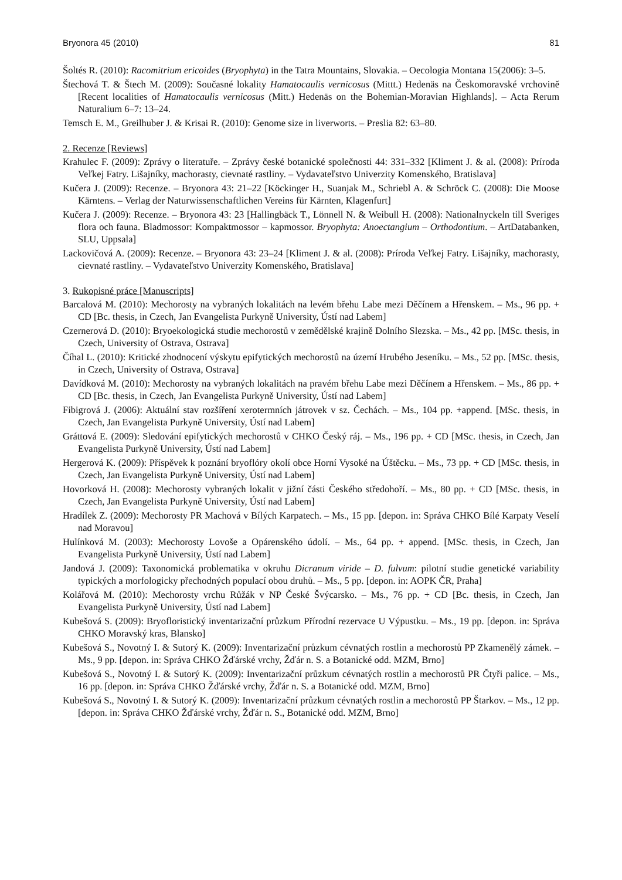Bryonora 45 (2010) 81
Šoltés R. (2010): Racomitrium ericoides (Bryophyta) in the Tatra Mountains, Slovakia. – Oecologia Montana 15(2006): 3–5.
Štechová T. & Štech M. (2009): Současné lokality Hamatocaulis vernicosus (Mittt.) Hedenäs na Českomoravské vrchovině [Recent localities of Hamatocaulis vernicosus (Mitt.) Hedenäs on the Bohemian-Moravian Highlands]. – Acta Rerum Naturalium 6–7: 13–24.
Temsch E. M., Greilhuber J. & Krisai R. (2010): Genome size in liverworts. – Preslia 82: 63–80.
2. Recenze [Reviews]
Krahulec F. (2009): Zprávy o literatuře. – Zprávy české botanické společnosti 44: 331–332 [Kliment J. & al. (2008): Príroda Veľkej Fatry. Lišajníky, machorasty, cievnaté rastliny. – Vydavateľstvo Univerzity Komenského, Bratislava]
Kučera J. (2009): Recenze. – Bryonora 43: 21–22 [Köckinger H., Suanjak M., Schriebl A. & Schröck C. (2008): Die Moose Kärntens. – Verlag der Naturwissenschaftlichen Vereins für Kärnten, Klagenfurt]
Kučera J. (2009): Recenze. – Bryonora 43: 23 [Hallingbäck T., Lönnell N. & Weibull H. (2008): Nationalnyckeln till Sveriges flora och fauna. Bladmossor: Kompaktmossor – kapmossor. Bryophyta: Anoectangium – Orthodontium. – ArtDatabanken, SLU, Uppsala]
Lackovičová A. (2009): Recenze. – Bryonora 43: 23–24 [Kliment J. & al. (2008): Príroda Veľkej Fatry. Lišajníky, machorasty, cievnaté rastliny. – Vydavateľstvo Univerzity Komenského, Bratislava]
3. Rukopisné práce [Manuscripts]
Barcalová M. (2010): Mechorosty na vybraných lokalitách na levém břehu Labe mezi Děčínem a Hřenskem. – Ms., 96 pp. + CD [Bc. thesis, in Czech, Jan Evangelista Purkyně University, Ústí nad Labem]
Czernerová D. (2010): Bryoekologická studie mechorostů v zemědělské krajině Dolního Slezska. – Ms., 42 pp. [MSc. thesis, in Czech, University of Ostrava, Ostrava]
Číhal L. (2010): Kritické zhodnocení výskytu epifytických mechorostů na území Hrubého Jeseníku. – Ms., 52 pp. [MSc. thesis, in Czech, University of Ostrava, Ostrava]
Davídková M. (2010): Mechorosty na vybraných lokalitách na pravém břehu Labe mezi Děčínem a Hřenskem. – Ms., 86 pp. + CD [Bc. thesis, in Czech, Jan Evangelista Purkyně University, Ústí nad Labem]
Fibigrová J. (2006): Aktuální stav rozšíření xerotermních játrovek v sz. Čechách. – Ms., 104 pp. +append. [MSc. thesis, in Czech, Jan Evangelista Purkyně University, Ústí nad Labem]
Gráttová E. (2009): Sledování epifytických mechorostů v CHKO Český ráj. – Ms., 196 pp. + CD [MSc. thesis, in Czech, Jan Evangelista Purkyně University, Ústí nad Labem]
Hergerová K. (2009): Příspěvek k poznání bryoflóry okolí obce Horní Vysoké na Úštěcku. – Ms., 73 pp. + CD [MSc. thesis, in Czech, Jan Evangelista Purkyně University, Ústí nad Labem]
Hovorková H. (2008): Mechorosty vybraných lokalit v jižní části Českého středohoří. – Ms., 80 pp. + CD [MSc. thesis, in Czech, Jan Evangelista Purkyně University, Ústí nad Labem]
Hradílek Z. (2009): Mechorosty PR Machová v Bílých Karpatech. – Ms., 15 pp. [depon. in: Správa CHKO Bílé Karpaty Veselí nad Moravou]
Hulínková M. (2003): Mechorosty Lovoše a Opárenského údolí. – Ms., 64 pp. + append. [MSc. thesis, in Czech, Jan Evangelista Purkyně University, Ústí nad Labem]
Jandová J. (2009): Taxonomická problematika v okruhu Dicranum viride – D. fulvum: pilotní studie genetické variability typických a morfologicky přechodných populací obou druhů. – Ms., 5 pp. [depon. in: AOPK ČR, Praha]
Kolářová M. (2010): Mechorosty vrchu Růžák v NP České Švýcarsko. – Ms., 76 pp. + CD [Bc. thesis, in Czech, Jan Evangelista Purkyně University, Ústí nad Labem]
Kubešová S. (2009): Bryofloristický inventarizační průzkum Přírodní rezervace U Výpustku. – Ms., 19 pp. [depon. in: Správa CHKO Moravský kras, Blansko]
Kubešová S., Novotný I. & Sutorý K. (2009): Inventarizační průzkum cévnatých rostlin a mechorostů PP Zkamenělý zámek. – Ms., 9 pp. [depon. in: Správa CHKO Žďárské vrchy, Žďár n. S. a Botanické odd. MZM, Brno]
Kubešová S., Novotný I. & Sutorý K. (2009): Inventarizační průzkum cévnatých rostlin a mechorostů PR Čtyři palice. – Ms., 16 pp. [depon. in: Správa CHKO Žďárské vrchy, Žďár n. S. a Botanické odd. MZM, Brno]
Kubešová S., Novotný I. & Sutorý K. (2009): Inventarizační průzkum cévnatých rostlin a mechorostů PP Štarkov. – Ms., 12 pp. [depon. in: Správa CHKO Žďárské vrchy, Žďár n. S., Botanické odd. MZM, Brno]